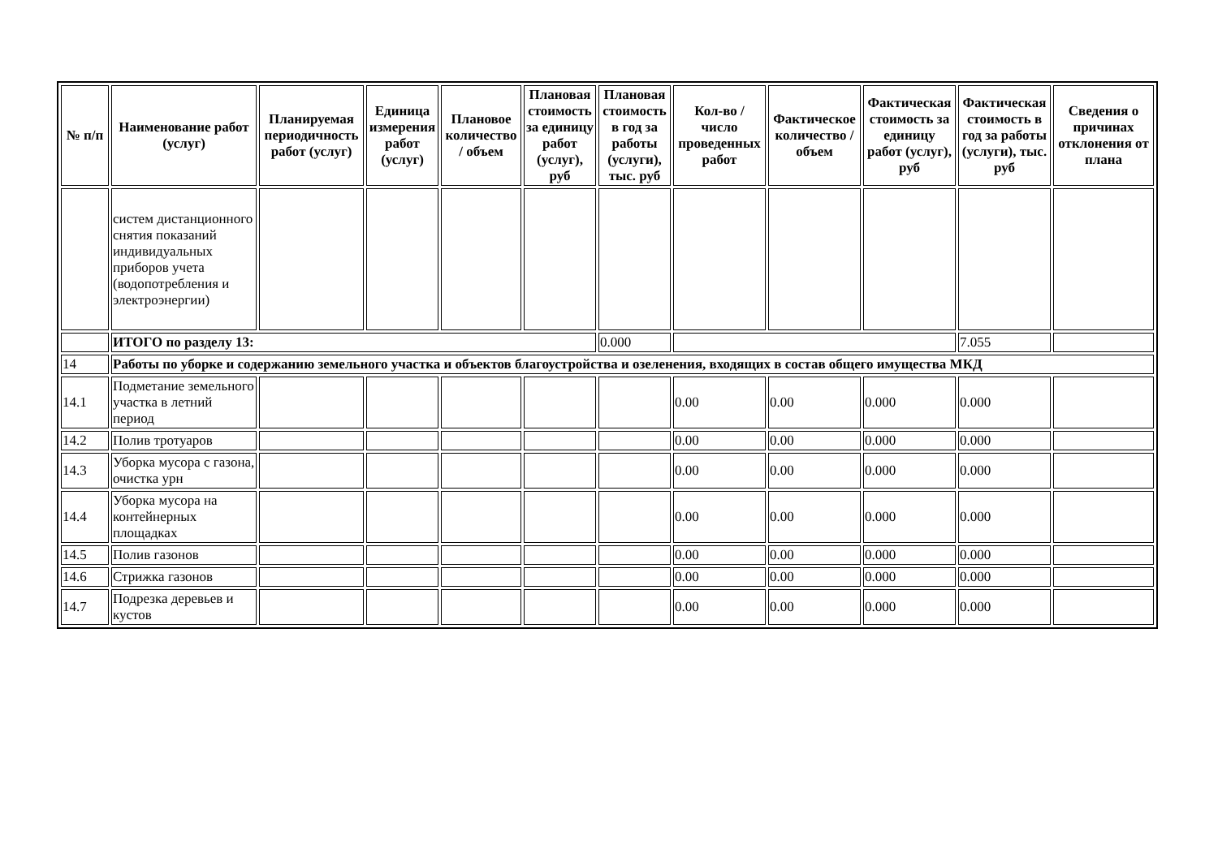| № п/п | Наименование работ (услуг) | Планируемая периодичность работ (услуг) | Единица измерения работ (услуг) | Плановое количество / объем | Плановая стоимость за единицу работ (услуг), руб | Плановая стоимость в год за работы (услуги), тыс. руб | Кол-во / число проведенных работ | Фактическое количество / объем | Фактическая стоимость за единицу работ (услуг), руб | Фактическая стоимость в год за работы (услуги), тыс. руб | Сведения о причинах отклонения от плана |
| --- | --- | --- | --- | --- | --- | --- | --- | --- | --- | --- | --- |
| | систем дистанционного снятия показаний индивидуальных приборов учета (водопотребления и электроэнергии) | | | | | | | | | | |
| | ИТОГО по разделу 13: | | | | | 0.000 | | | | 7.055 | |
| 14 | Работы по уборке и содержанию земельного участка и объектов благоустройства и озеленения, входящих в состав общего имущества МКД | | | | | | | | | | |
| 14.1 | Подметание земельного участка в летний период | | | | | | 0.00 | 0.00 | 0.000 | 0.000 | |
| 14.2 | Полив тротуаров | | | | | | 0.00 | 0.00 | 0.000 | 0.000 | |
| 14.3 | Уборка мусора с газона, очистка урн | | | | | | 0.00 | 0.00 | 0.000 | 0.000 | |
| 14.4 | Уборка мусора на контейнерных площадках | | | | | | 0.00 | 0.00 | 0.000 | 0.000 | |
| 14.5 | Полив газонов | | | | | | 0.00 | 0.00 | 0.000 | 0.000 | |
| 14.6 | Стрижка газонов | | | | | | 0.00 | 0.00 | 0.000 | 0.000 | |
| 14.7 | Подрезка деревьев и кустов | | | | | | 0.00 | 0.00 | 0.000 | 0.000 | |